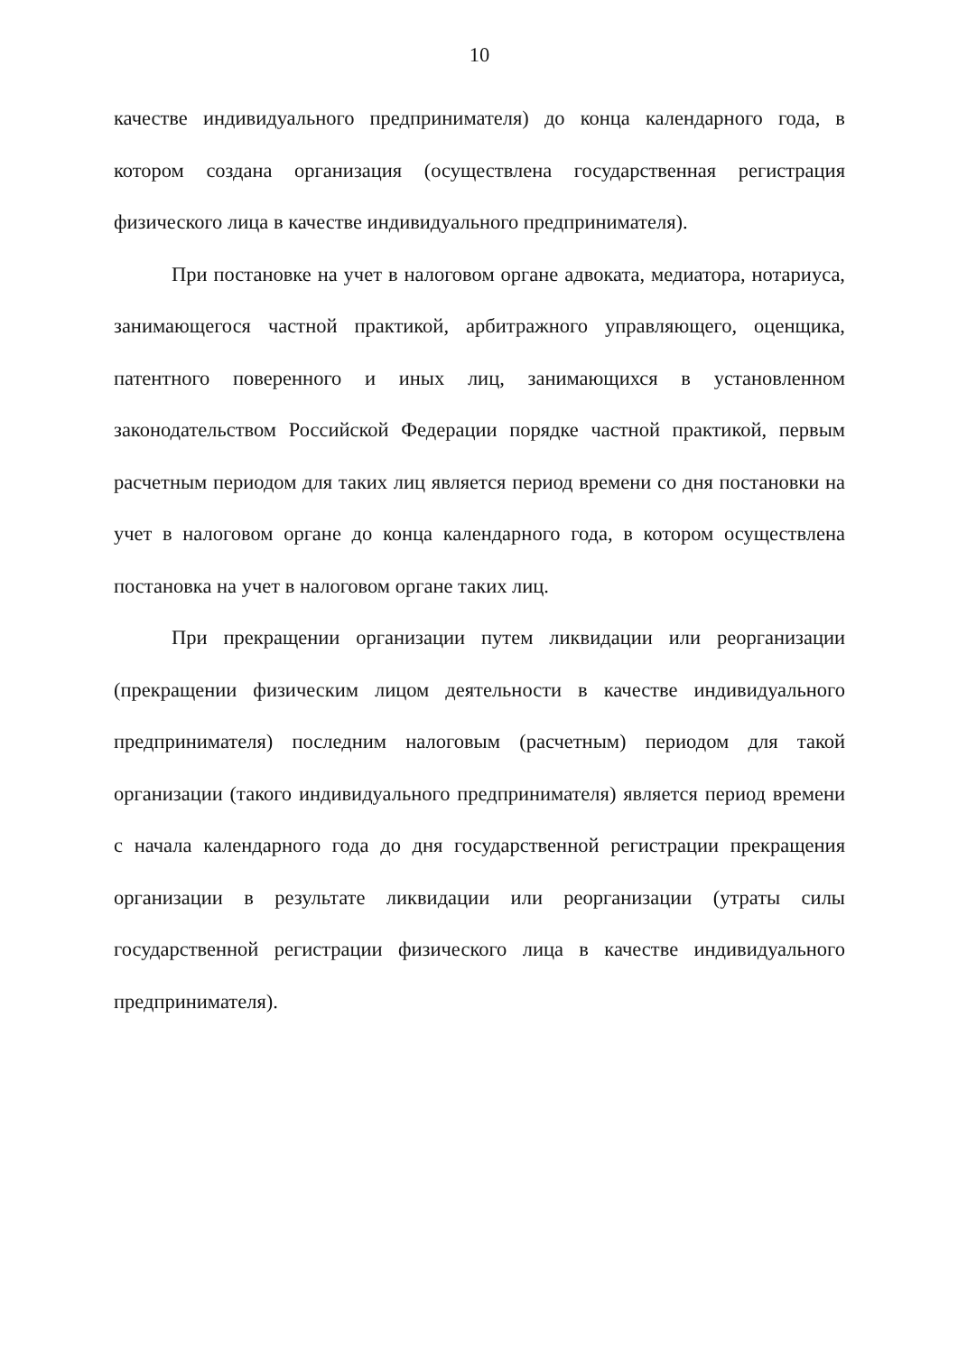10
качестве индивидуального предпринимателя) до конца календарного года, в котором создана организация (осуществлена государственная регистрация физического лица в качестве индивидуального предпринимателя).
При постановке на учет в налоговом органе адвоката, медиатора, нотариуса, занимающегося частной практикой, арбитражного управляющего, оценщика, патентного поверенного и иных лиц, занимающихся в установленном законодательством Российской Федерации порядке частной практикой, первым расчетным периодом для таких лиц является период времени со дня постановки на учет в налоговом органе до конца календарного года, в котором осуществлена постановка на учет в налоговом органе таких лиц.
При прекращении организации путем ликвидации или реорганизации (прекращении физическим лицом деятельности в качестве индивидуального предпринимателя) последним налоговым (расчетным) периодом для такой организации (такого индивидуального предпринимателя) является период времени с начала календарного года до дня государственной регистрации прекращения организации в результате ликвидации или реорганизации (утраты силы государственной регистрации физического лица в качестве индивидуального предпринимателя).